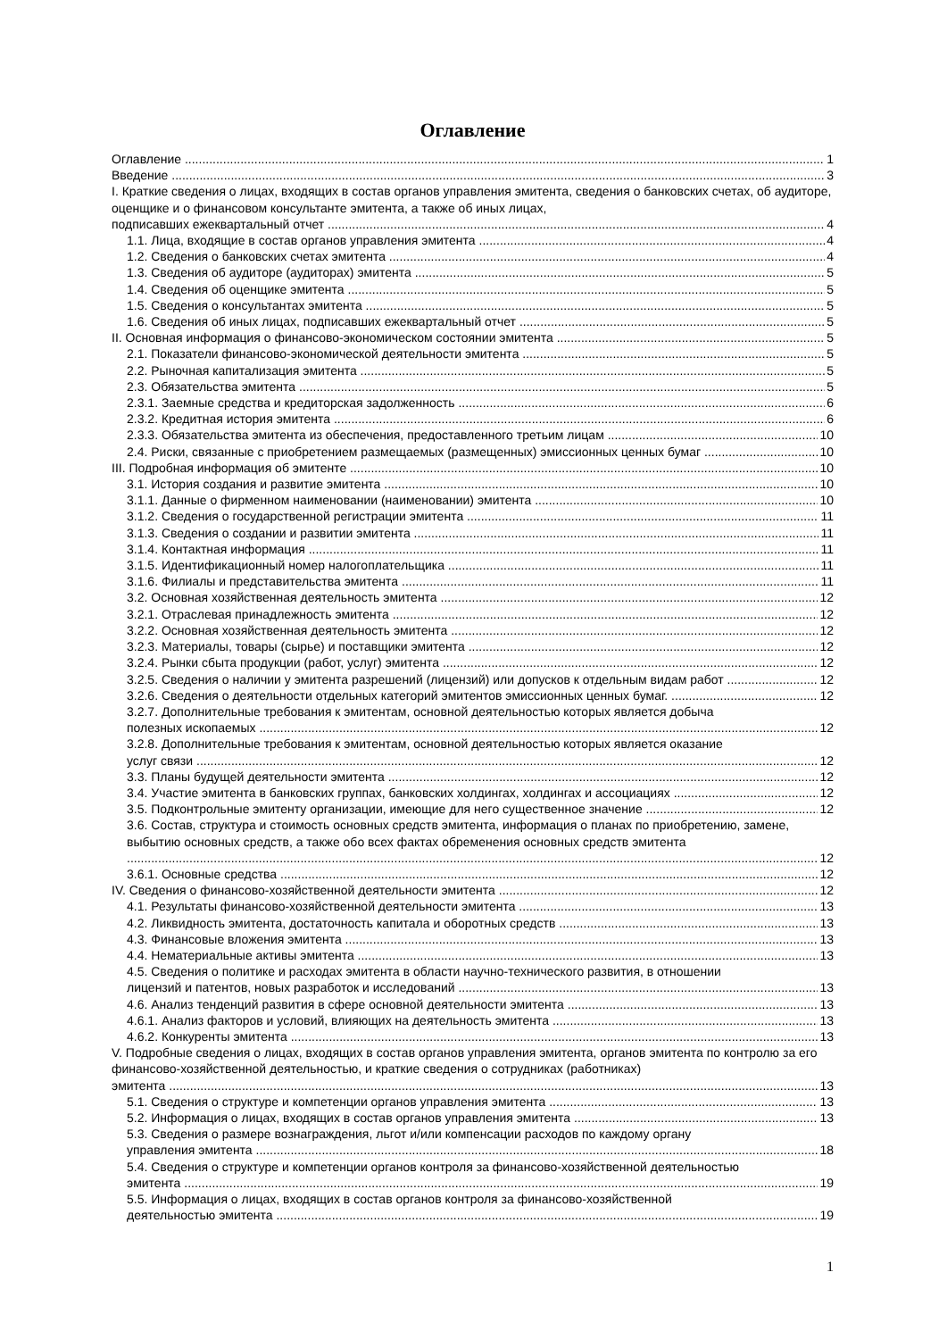Оглавление
Оглавление 1
Введение 3
I. Краткие сведения о лицах, входящих в состав органов управления эмитента, сведения о банковских счетах, об аудиторе, оценщике и о финансовом консультанте эмитента, а также об иных лицах,
подписавших ежеквартальный отчет 4
1.1. Лица, входящие в состав органов управления эмитента 4
1.2. Сведения о банковских счетах эмитента 4
1.3. Сведения об аудиторе (аудиторах) эмитента 5
1.4. Сведения об оценщике эмитента 5
1.5. Сведения о консультантах эмитента 5
1.6. Сведения об иных лицах, подписавших ежеквартальный отчет 5
II. Основная информация о финансово-экономическом состоянии эмитента 5
2.1. Показатели финансово-экономической деятельности эмитента 5
2.2. Рыночная капитализация эмитента 5
2.3. Обязательства эмитента 5
2.3.1. Заемные средства и кредиторская задолженность 6
2.3.2. Кредитная история эмитента 6
2.3.3. Обязательства эмитента из обеспечения, предоставленного третьим лицам 10
2.4. Риски, связанные с приобретением размещаемых (размещенных) эмиссионных ценных бумаг 10
III. Подробная информация об эмитенте 10
3.1. История создания и развитие эмитента 10
3.1.1. Данные о фирменном наименовании (наименовании) эмитента 10
3.1.2. Сведения о государственной регистрации эмитента 11
3.1.3. Сведения о создании и развитии эмитента 11
3.1.4. Контактная информация 11
3.1.5. Идентификационный номер налогоплательщика 11
3.1.6. Филиалы и представительства эмитента 11
3.2. Основная хозяйственная деятельность эмитента 12
3.2.1. Отраслевая принадлежность эмитента 12
3.2.2. Основная хозяйственная деятельность эмитента 12
3.2.3. Материалы, товары (сырье) и поставщики эмитента 12
3.2.4. Рынки сбыта продукции (работ, услуг) эмитента 12
3.2.5. Сведения о наличии у эмитента разрешений (лицензий) или допусков к отдельным видам работ 12
3.2.6. Сведения о деятельности отдельных категорий эмитентов эмиссионных ценных бумаг. 12
3.2.7. Дополнительные требования к эмитентам, основной деятельностью которых является добыча
полезных ископаемых 12
3.2.8. Дополнительные требования к эмитентам, основной деятельностью которых является оказание
услуг связи 12
3.3. Планы будущей деятельности эмитента 12
3.4. Участие эмитента в банковских группах, банковских холдингах, холдингах и ассоциациях 12
3.5. Подконтрольные эмитенту организации, имеющие для него существенное значение 12
3.6. Состав, структура и стоимость основных средств эмитента, информация о планах по приобретению, замене, выбытию основных средств, а также обо всех фактах обременения основных средств эмитента
12
3.6.1. Основные средства 12
IV. Сведения о финансово-хозяйственной деятельности эмитента 12
4.1. Результаты финансово-хозяйственной деятельности эмитента 13
4.2. Ликвидность эмитента, достаточность капитала и оборотных средств 13
4.3. Финансовые вложения эмитента 13
4.4. Нематериальные активы эмитента 13
4.5. Сведения о политике и расходах эмитента в области научно-технического развития, в отношении
лицензий и патентов, новых разработок и исследований 13
4.6. Анализ тенденций развития в сфере основной деятельности эмитента 13
4.6.1. Анализ факторов и условий, влияющих на деятельность эмитента 13
4.6.2. Конкуренты эмитента 13
V. Подробные сведения о лицах, входящих в состав органов управления эмитента, органов эмитента по контролю за его финансово-хозяйственной деятельностью, и краткие сведения о сотрудниках (работниках)
эмитента 13
5.1. Сведения о структуре и компетенции органов управления эмитента 13
5.2. Информация о лицах, входящих в состав органов управления эмитента 13
5.3. Сведения о размере вознаграждения, льгот и/или компенсации расходов по каждому органу
управления эмитента 18
5.4. Сведения о структуре и компетенции органов контроля за финансово-хозяйственной деятельностью
эмитента 19
5.5. Информация о лицах, входящих в состав органов контроля за финансово-хозяйственной
деятельностью эмитента 19
1